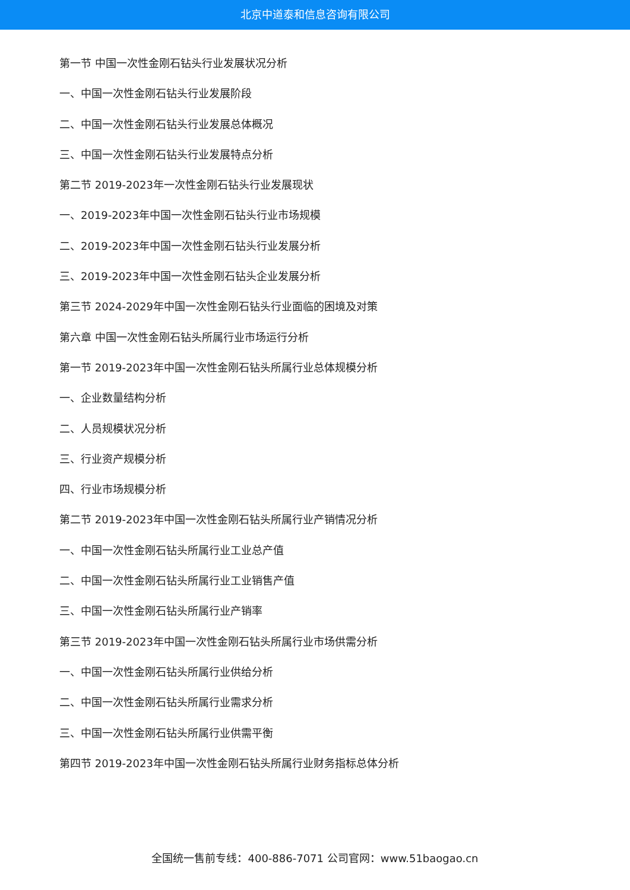北京中道泰和信息咨询有限公司
第一节 中国一次性金刚石钻头行业发展状况分析
一、中国一次性金刚石钻头行业发展阶段
二、中国一次性金刚石钻头行业发展总体概况
三、中国一次性金刚石钻头行业发展特点分析
第二节 2019-2023年一次性金刚石钻头行业发展现状
一、2019-2023年中国一次性金刚石钻头行业市场规模
二、2019-2023年中国一次性金刚石钻头行业发展分析
三、2019-2023年中国一次性金刚石钻头企业发展分析
第三节 2024-2029年中国一次性金刚石钻头行业面临的困境及对策
第六章 中国一次性金刚石钻头所属行业市场运行分析
第一节 2019-2023年中国一次性金刚石钻头所属行业总体规模分析
一、企业数量结构分析
二、人员规模状况分析
三、行业资产规模分析
四、行业市场规模分析
第二节 2019-2023年中国一次性金刚石钻头所属行业产销情况分析
一、中国一次性金刚石钻头所属行业工业总产值
二、中国一次性金刚石钻头所属行业工业销售产值
三、中国一次性金刚石钻头所属行业产销率
第三节 2019-2023年中国一次性金刚石钻头所属行业市场供需分析
一、中国一次性金刚石钻头所属行业供给分析
二、中国一次性金刚石钻头所属行业需求分析
三、中国一次性金刚石钻头所属行业供需平衡
第四节 2019-2023年中国一次性金刚石钻头所属行业财务指标总体分析
全国统一售前专线：400-886-7071 公司官网：www.51baogao.cn